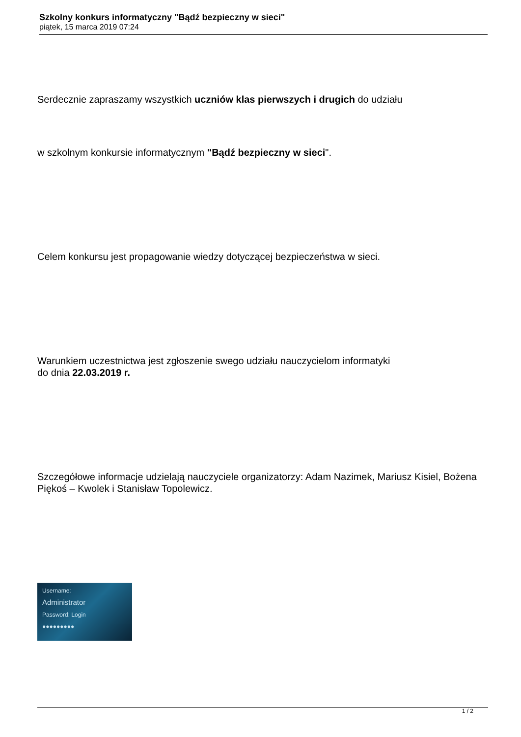Szkolny konkurs informatyczny "Bądź bezpieczny w sieci"
piątek, 15 marca 2019 07:24
Serdecznie zapraszamy wszystkich uczniów klas pierwszych i drugich do udziału
w szkolnym konkursie informatycznym "Bądź bezpieczny w sieci".
Celem konkursu jest propagowanie wiedzy dotyczącej bezpieczeństwa w sieci.
Warunkiem uczestnictwa jest zgłoszenie swego udziału nauczycielom informatyki
do dnia 22.03.2019 r.
Szczegółowe informacje udzielają nauczyciele organizatorzy: Adam Nazimek, Mariusz Kisiel, Bożena Piękoś – Kwolek i Stanisław Topolewicz.
Username:
Administrator
Password: Login
●●●●●●●●●
1 / 2